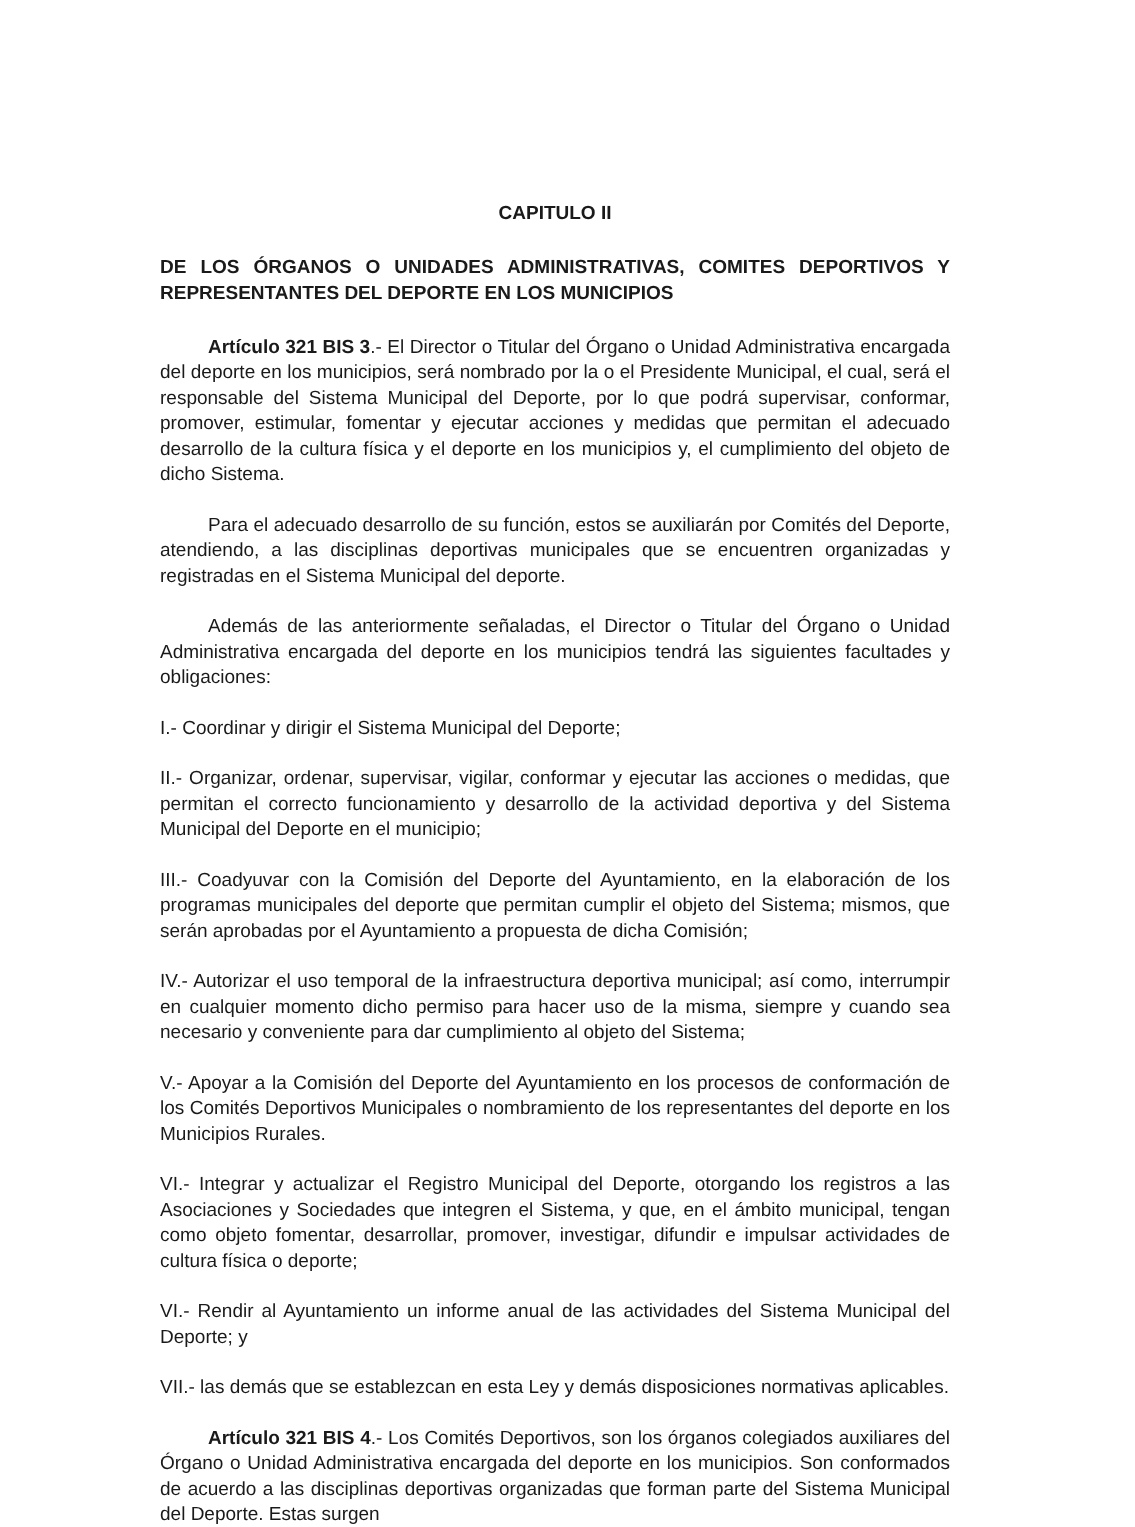CAPITULO II
DE LOS ÓRGANOS O UNIDADES ADMINISTRATIVAS, COMITES DEPORTIVOS Y REPRESENTANTES DEL DEPORTE EN LOS MUNICIPIOS
Artículo 321 BIS 3.- El Director o Titular del Órgano o Unidad Administrativa encargada del deporte en los municipios, será nombrado por la o el Presidente Municipal, el cual, será el responsable del Sistema Municipal del Deporte, por lo que podrá supervisar, conformar, promover, estimular, fomentar y ejecutar acciones y medidas que permitan el adecuado desarrollo de la cultura física y el deporte en los municipios y, el cumplimiento del objeto de dicho Sistema.
Para el adecuado desarrollo de su función, estos se auxiliarán por Comités del Deporte, atendiendo, a las disciplinas deportivas municipales que se encuentren organizadas y registradas en el Sistema Municipal del deporte.
Además de las anteriormente señaladas, el Director o Titular del Órgano o Unidad Administrativa encargada del deporte en los municipios tendrá las siguientes facultades y obligaciones:
I.- Coordinar y dirigir el Sistema Municipal del Deporte;
II.- Organizar, ordenar, supervisar, vigilar, conformar y ejecutar las acciones o medidas, que permitan el correcto funcionamiento y desarrollo de la actividad deportiva y del Sistema Municipal del Deporte en el municipio;
III.- Coadyuvar con la Comisión del Deporte del Ayuntamiento, en la elaboración de los programas municipales del deporte que permitan cumplir el objeto del Sistema; mismos, que serán aprobadas por el Ayuntamiento a propuesta de dicha Comisión;
IV.- Autorizar el uso temporal de la infraestructura deportiva municipal; así como, interrumpir en cualquier momento dicho permiso para hacer uso de la misma, siempre y cuando sea necesario y conveniente para dar cumplimiento al objeto del Sistema;
V.- Apoyar a la Comisión del Deporte del Ayuntamiento en los procesos de conformación de los Comités Deportivos Municipales o nombramiento de los representantes del deporte en los Municipios Rurales.
VI.- Integrar y actualizar el Registro Municipal del Deporte, otorgando los registros a las Asociaciones y Sociedades que integren el Sistema, y que, en el ámbito municipal, tengan como objeto fomentar, desarrollar, promover, investigar, difundir e impulsar actividades de cultura física o deporte;
VI.- Rendir al Ayuntamiento un informe anual de las actividades del Sistema Municipal del Deporte; y
VII.- las demás que se establezcan en esta Ley y demás disposiciones normativas aplicables.
Artículo 321 BIS 4.- Los Comités Deportivos, son los órganos colegiados auxiliares del Órgano o Unidad Administrativa encargada del deporte en los municipios. Son conformados de acuerdo a las disciplinas deportivas organizadas que forman parte del Sistema Municipal del Deporte. Estas surgen